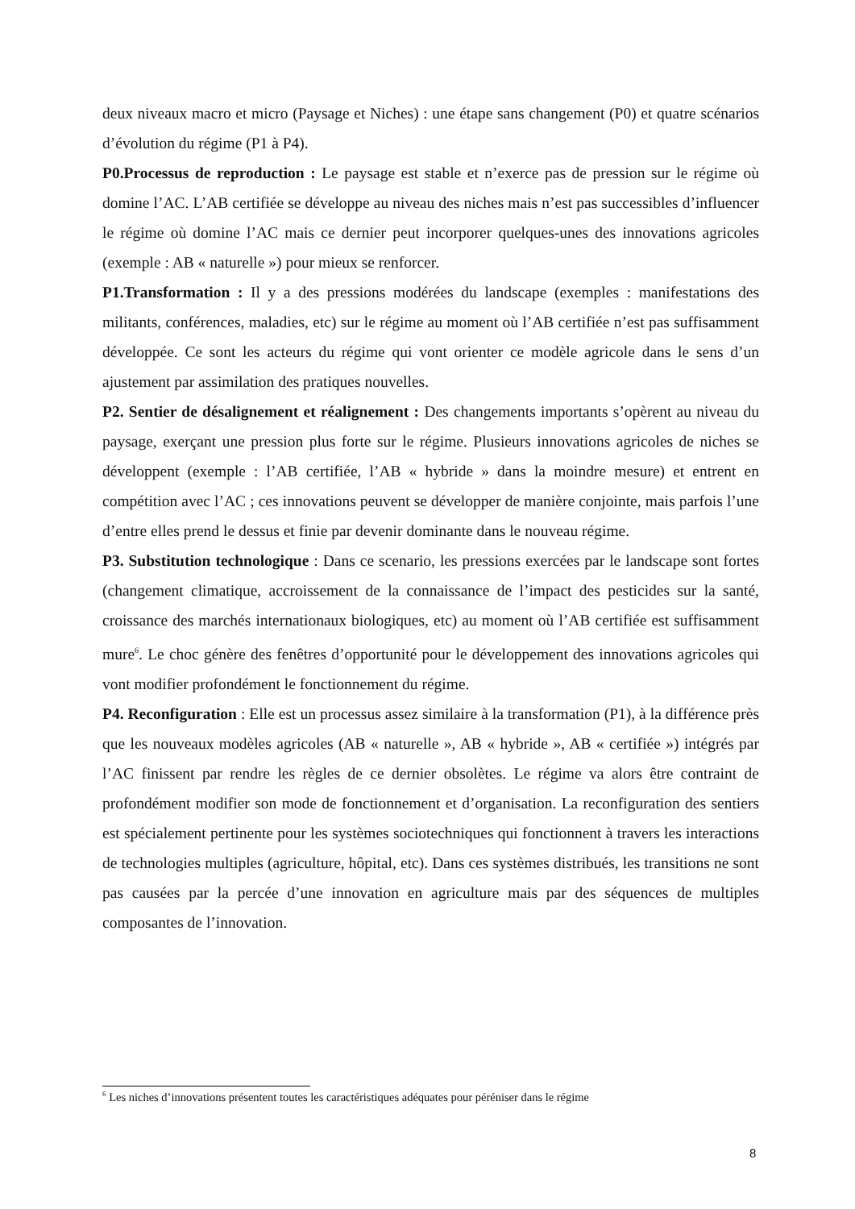deux niveaux macro et micro (Paysage et Niches) : une étape sans changement (P0) et quatre scénarios d’évolution du régime (P1 à P4).
P0.Processus de reproduction : Le paysage est stable et n’exerce pas de pression sur le régime où domine l’AC. L’AB certifiée se développe au niveau des niches mais n’est pas successibles d’influencer le régime où domine l’AC mais ce dernier peut incorporer quelques-unes des innovations agricoles (exemple : AB « naturelle ») pour mieux se renforcer.
P1.Transformation : Il y a des pressions modérées du landscape (exemples : manifestations des militants, conférences, maladies, etc) sur le régime au moment où l’AB certifiée n’est pas suffisamment développée. Ce sont les acteurs du régime qui vont orienter ce modèle agricole dans le sens d’un ajustement par assimilation des pratiques nouvelles.
P2. Sentier de désalignement et réalignement : Des changements importants s’opèrent au niveau du paysage, exerçant une pression plus forte sur le régime. Plusieurs innovations agricoles de niches se développent (exemple : l’AB certifiée, l’AB « hybride » dans la moindre mesure) et entrent en compétition avec l’AC ; ces innovations peuvent se développer de manière conjointe, mais parfois l’une d’entre elles prend le dessus et finie par devenir dominante dans le nouveau régime.
P3. Substitution technologique : Dans ce scenario, les pressions exercées par le landscape sont fortes (changement climatique, accroissement de la connaissance de l’impact des pesticides sur la santé, croissance des marchés internationaux biologiques, etc) au moment où l’AB certifiée est suffisamment mure<sup>6</sup>. Le choc génère des fenêtres d’opportunité pour le développement des innovations agricoles qui vont modifier profondément le fonctionnement du régime.
P4. Reconfiguration : Elle est un processus assez similaire à la transformation (P1), à la différence près que les nouveaux modèles agricoles (AB « naturelle », AB « hybride », AB « certifiée ») intégrés par l’AC finissent par rendre les règles de ce dernier obsolètes. Le régime va alors être contraint de profondément modifier son mode de fonctionnement et d’organisation. La reconfiguration des sentiers est spécialement pertinente pour les systèmes sociotechniques qui fonctionnent à travers les interactions de technologies multiples (agriculture, hôpital, etc). Dans ces systèmes distribués, les transitions ne sont pas causées par la percée d’une innovation en agriculture mais par des séquences de multiples composantes de l’innovation.
<sup>6</sup> Les niches d’innovations présentent toutes les caractéristiques adéquates pour péréniser dans le régime
8